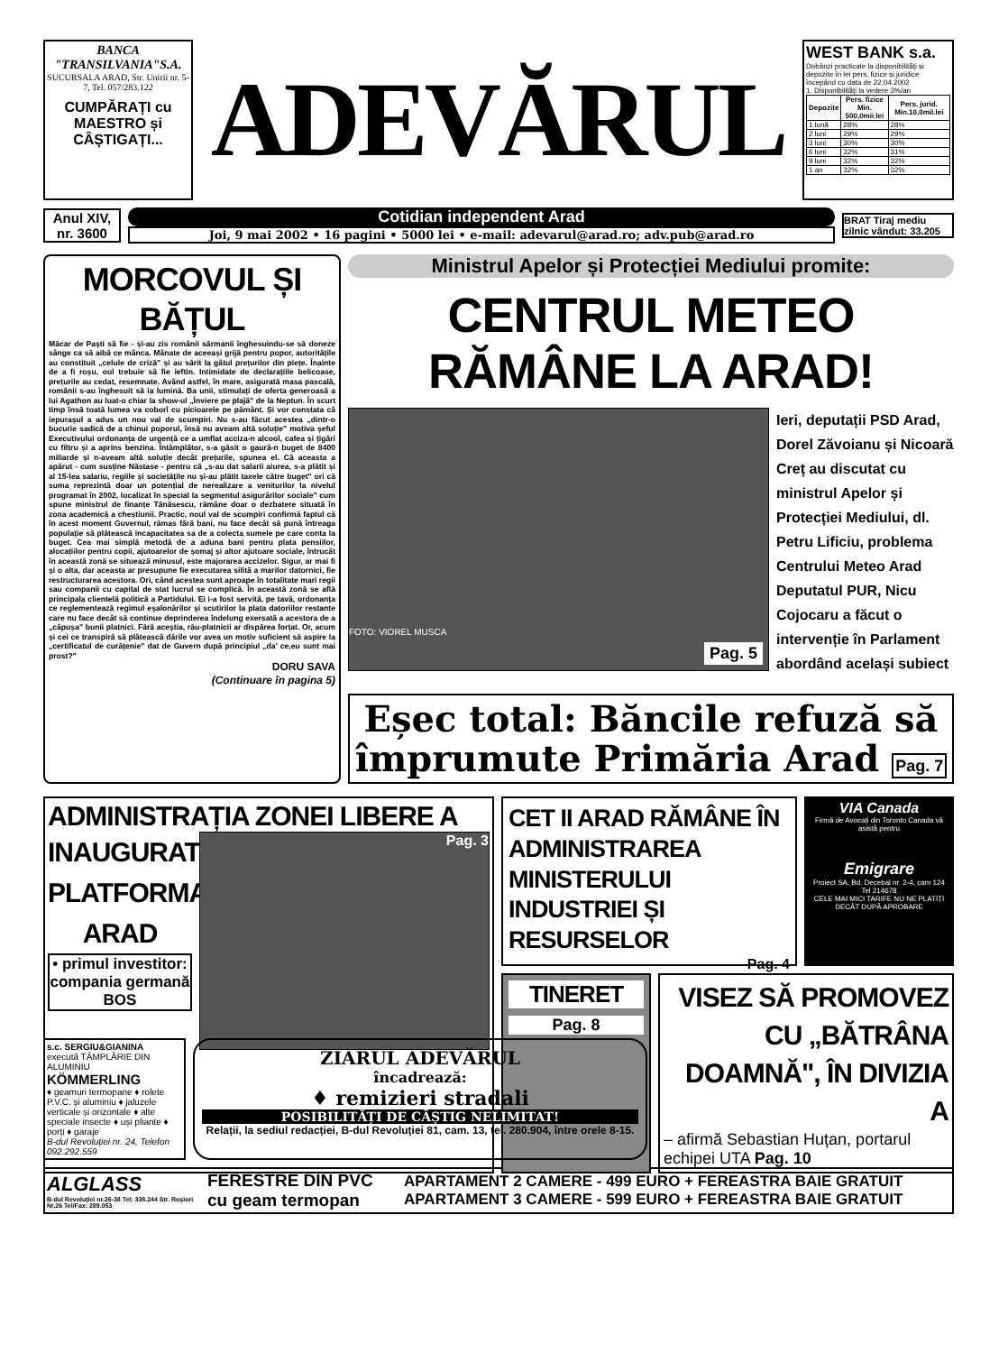BANCA "TRANSILVANIA"S.A.
SUCURSALA ARAD, Str. Unirii nr. 5-7, Tel. 057/283.122
CUMPĂRAȚI cu MAESTRO și CÂȘTIGAȚI...
ADEVĂRUL
WEST BANK s.a.
Dobânzi practicate la disponibilități și depozite în lei pers. fizice și juridice începând cu data de 22.04.2002
1. Disponibilități la vedere 3%/an
| Depozite | Pers. fizice Min. 500,0mii lei | Pers. jurid. Min.10,0mil.lei |
| --- | --- | --- |
| 1 lună | 28% | 28% |
| 2 luni | 29% | 29% |
| 3 luni | 30% | 30% |
| 6 luni | 32% | 31% |
| 9 luni | 32% | 32% |
| 1 an | 32% | 32% |
Anul XIV, nr. 3600
Cotidian independent Arad
Joi, 9 mai 2002 • 16 pagini • 5000 lei • e-mail: adevarul@arad.ro; adv.pub@arad.ro
BRAT Tiraj mediu zilnic vândut: 33.205
MORCOVUL ȘI BĂȚUL
Măcar de Paști să fie - și-au zis românii sărmanii înghesuindu-se să doneze sânge ca să aibă ce mânca. Mânate de aceeași grijă pentru popor, autoritățile au constituit „celule de criză" și au sărit la gâtul prețurilor din piețe. Înainte de a fi roșu, oul trebuie să fie ieftin. Intimidate de declarațiile belicoase, prețurile au cedat, resemnate. Având astfel, în mare, asigurată masa pascală, românii s-au înghesuit să ia lumină. Ba unii, stimulați de oferta generoasă a lui Agathon au luat-o chiar la show-ul „Înviere pe plajă" de la Neptun. În scurt timp însă toată lumea va coborî cu picioarele pe pământ. Și vor constata că iepurașul a adus un nou val de scumpiri. Nu s-au făcut acestea „dintr-o bucurie sadică de a chinui poporul, însă nu aveam altă soluție" motiva șeful Executivului ordonanța de urgență ce a umflat acciza-n alcool, cafea și țigări cu filtru și a aprins benzina. Întâmplător, s-a găsit o gaură-n buget de 8400 miliarde și n-aveam altă soluție decât prețurile, spunea el. Că aceasta a apărut - cum susține Năstase - pentru că „s-au dat salarii aiurea, s-a plătit și al 15-lea salariu, regiile și societățile nu și-au plătit taxele către buget" ori că suma reprezintă doar un potențial de nerealizare a veniturilor la nivelul programat în 2002, localizat în special la segmentul asigurărilor sociale" cum spune ministrul de finanțe Tănăsescu, rămâne doar o dezbatere situată în zona academică a chestiunii. Practic, noul val de scumpiri confirmă faptul că în acest moment Guvernul, rămas fără bani, nu face decât să pună întreaga populație să plătească incapacitatea sa de a colecta sumele pe care conta la buget. Cea mai simplă metodă de a aduna bani pentru plata pensiilor, alocațiilor pentru copii, ajutoarelor de șomaj și altor ajutoare sociale, întrucât în această zonă se situează minusul, este majorarea accizelor. Sigur, ar mai fi și o alta, dar aceasta ar presupune fie executarea silită a marilor datornici, fie restructurarea acestora. Ori, când acestea sunt aproape în totalitate mari regii sau companii cu capital de stat lucrul se complică. În această zonă se află principala clientelă politică a Partidului. Ei i-a fost servită, pe tavă, ordonanța ce reglementează regimul eșalonărilor și scutirilor la plata datoriilor restante care nu face decât să continue deprinderea îndelung exersată a acestora de a „căpușa" bunii platnici. Fără aceștia, rău-platnicii ar dispărea forțat. Or, acum și cei ce transpiră să plătească dările vor avea un motiv suficient să aspire la „certificatul de curățenie" dat de Guvern după principiul „da' ce,eu sunt mai prost?"
DORU SAVA
(Continuare în pagina 5)
Ministrul Apelor și Protecției Mediului promite:
CENTRUL METEO RĂMÂNE LA ARAD!
FOTO: VIOREL MUSCA
Pag. 5
Ieri, deputații PSD Arad, Dorel Zăvoianu și Nicoară Creț au discutat cu ministrul Apelor și Protecției Mediului, dl. Petru Lificiu, problema Centrului Meteo Arad
Deputatul PUR, Nicu Cojocaru a făcut o intervenție în Parlament abordând același subiect
Eșec total: Băncile refuză să împrumute Primăria Arad Pag. 7
ADMINISTRAȚIA ZONEI LIBERE A
INAUGURAT PLATFORMA ARAD
• primul investitor: compania germană BOS
Pag. 3
CET II ARAD RĂMÂNE ÎN ADMINISTRAREA MINISTERULUI INDUSTRIEI ȘI RESURSELOR
Pag. 4
VIA Canada
Firmă de Avocați din Toronto Canada vă asistă pentru
Emigrare
Proiect SA, Bd. Decebal nr. 2-4, cam 124 Tel 214678
CELE MAI MICI TARIFE NU NE PLATIȚI DECÂT DUPĂ APROBARE
TINERET
Pag. 8
VISEZ SĂ PROMOVEZ CU „BĂTRÂNA DOAMNĂ", ÎN DIVIZIA A
– afirmă Sebastian Huțan, portarul echipei UTA Pag. 10
s.c. SERGIU&GIANINA
execută TÂMPLĂRIE DIN ALUMINIU
KÖMMERLING
♦ geamuri termopane ♦ rolete P.V.C. și aluminiu ♦ jaluzele verticale și orizontale ♦ alte speciale insecte ♦ uși pliante ♦ porți ♦ garaje
B-dul Revoluției nr. 24, Telefon 092.292.559
ZIARUL ADEVĂRUL
încadrează:
♦ remizieri stradali
POSIBILITĂȚI DE CÂȘTIG NELIMITAT!
Relații, la sediul redacției, B-dul Revoluției 81, cam. 13, tel. 280.904, între orele 8-15.
ALGLASS
B-dul Revoluției nr.26-38 Tel: 338.244 Str. Roșiori Nr.26 Tel/Fax: 289.053
FERESTRE DIN PVC cu geam termopan
APARTAMENT 2 CAMERE - 499 EURO + FEREASTRA BAIE GRATUIT
APARTAMENT 3 CAMERE - 599 EURO + FEREASTRA BAIE GRATUIT